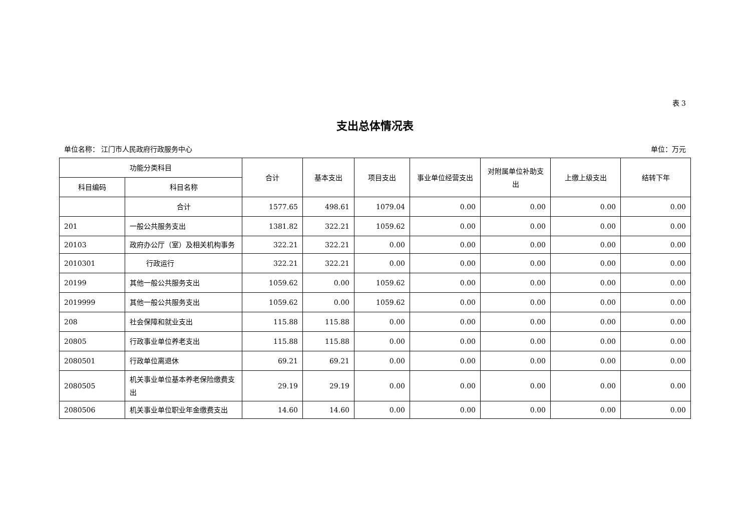表 3
支出总体情况表
单位名称： 江门市人民政府行政服务中心 单位：万元
| 功能分类科目 | | 合计 | 基本支出 | 项目支出 | 事业单位经营支出 | 对附属单位补助支出 | 上缴上级支出 | 结转下年 |
| --- | --- | --- | --- | --- | --- | --- | --- | --- |
| 科目编码 | 科目名称 | | | | | | | |
| | 合计 | 1577.65 | 498.61 | 1079.04 | 0.00 | 0.00 | 0.00 | 0.00 |
| 201 | 一般公共服务支出 | 1381.82 | 322.21 | 1059.62 | 0.00 | 0.00 | 0.00 | 0.00 |
| 20103 | 政府办公厅（室）及相关机构事务 | 322.21 | 322.21 | 0.00 | 0.00 | 0.00 | 0.00 | 0.00 |
| 2010301 | 行政运行 | 322.21 | 322.21 | 0.00 | 0.00 | 0.00 | 0.00 | 0.00 |
| 20199 | 其他一般公共服务支出 | 1059.62 | 0.00 | 1059.62 | 0.00 | 0.00 | 0.00 | 0.00 |
| 2019999 | 其他一般公共服务支出 | 1059.62 | 0.00 | 1059.62 | 0.00 | 0.00 | 0.00 | 0.00 |
| 208 | 社会保障和就业支出 | 115.88 | 115.88 | 0.00 | 0.00 | 0.00 | 0.00 | 0.00 |
| 20805 | 行政事业单位养老支出 | 115.88 | 115.88 | 0.00 | 0.00 | 0.00 | 0.00 | 0.00 |
| 2080501 | 行政单位离退休 | 69.21 | 69.21 | 0.00 | 0.00 | 0.00 | 0.00 | 0.00 |
| 2080505 | 机关事业单位基本养老保险缴费支出 | 29.19 | 29.19 | 0.00 | 0.00 | 0.00 | 0.00 | 0.00 |
| 2080506 | 机关事业单位职业年金缴费支出 | 14.60 | 14.60 | 0.00 | 0.00 | 0.00 | 0.00 | 0.00 |